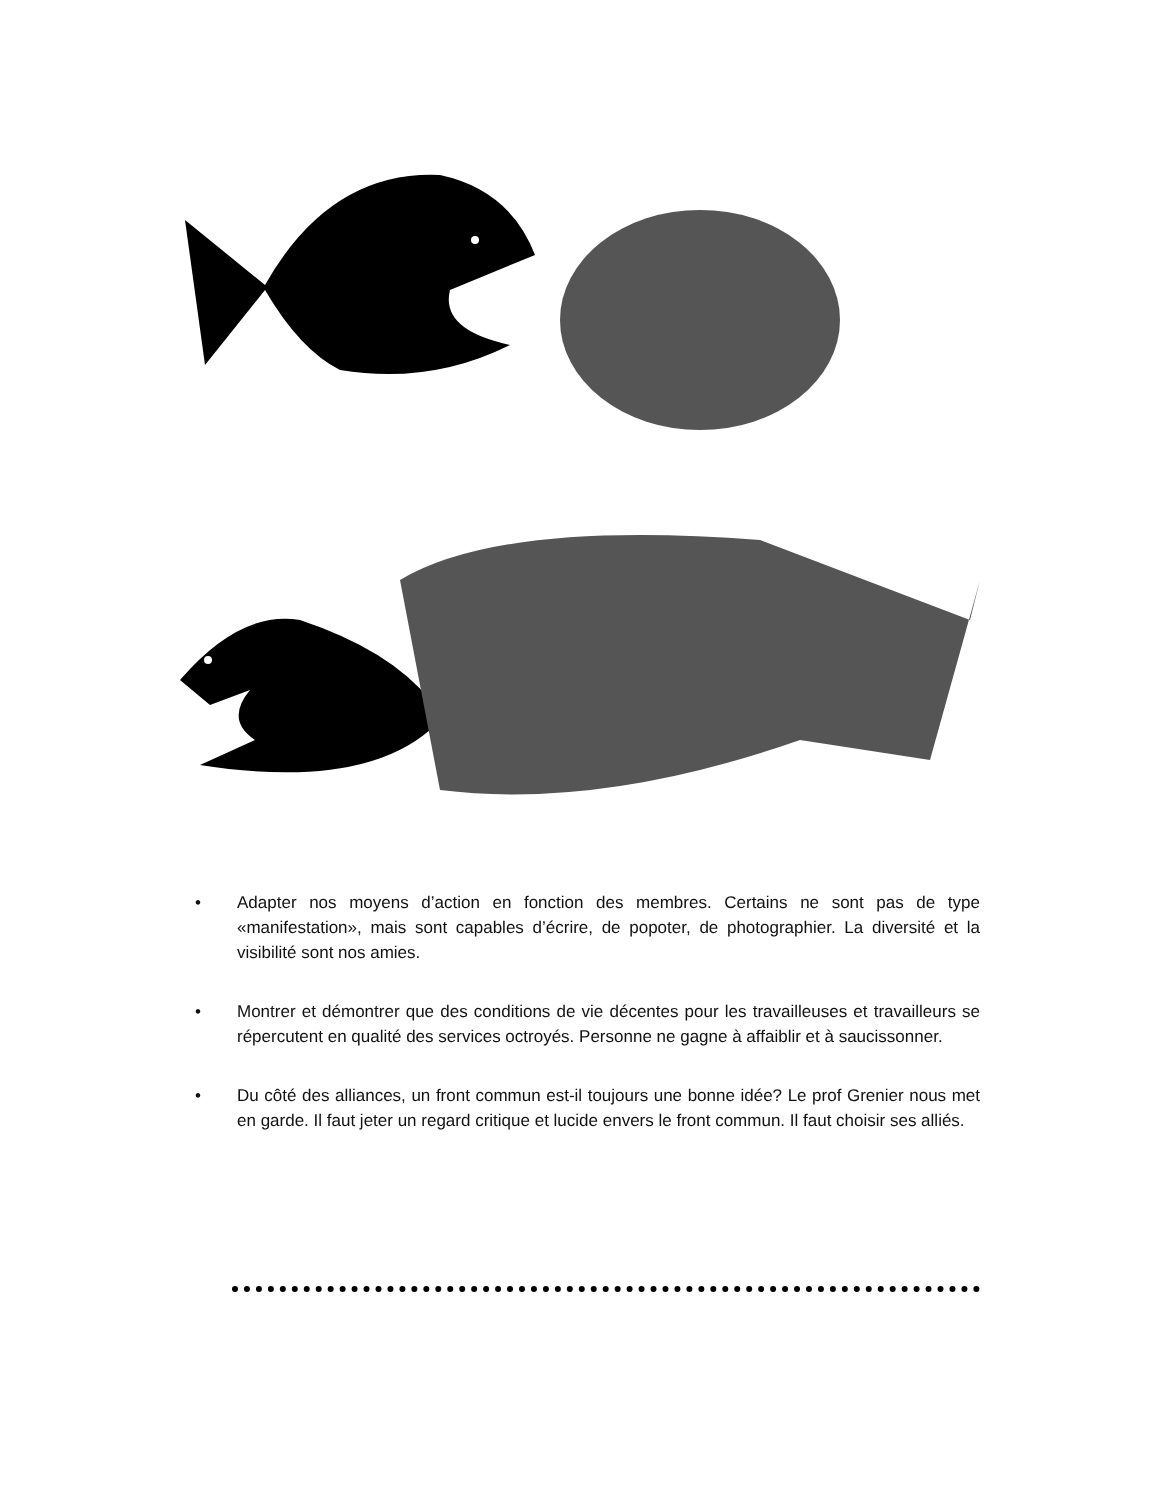• Adapter nos moyens d’action en fonction des membres. Certains ne sont pas de type «manifestation», mais sont capables d’écrire, de popoter, de photographier. La diversité et la visibilité sont nos amies.
• Montrer et démontrer que des conditions de vie décentes pour les travailleuses et travailleurs se répercutent en qualité des services octroyés. Personne ne gagne à affaiblir et à saucissonner.
• Du côté des alliances, un front commun est-il toujours une bonne idée? Le prof Grenier nous met en garde. Il faut jeter un regard critique et lucide envers le front commun. Il faut choisir ses alliés.